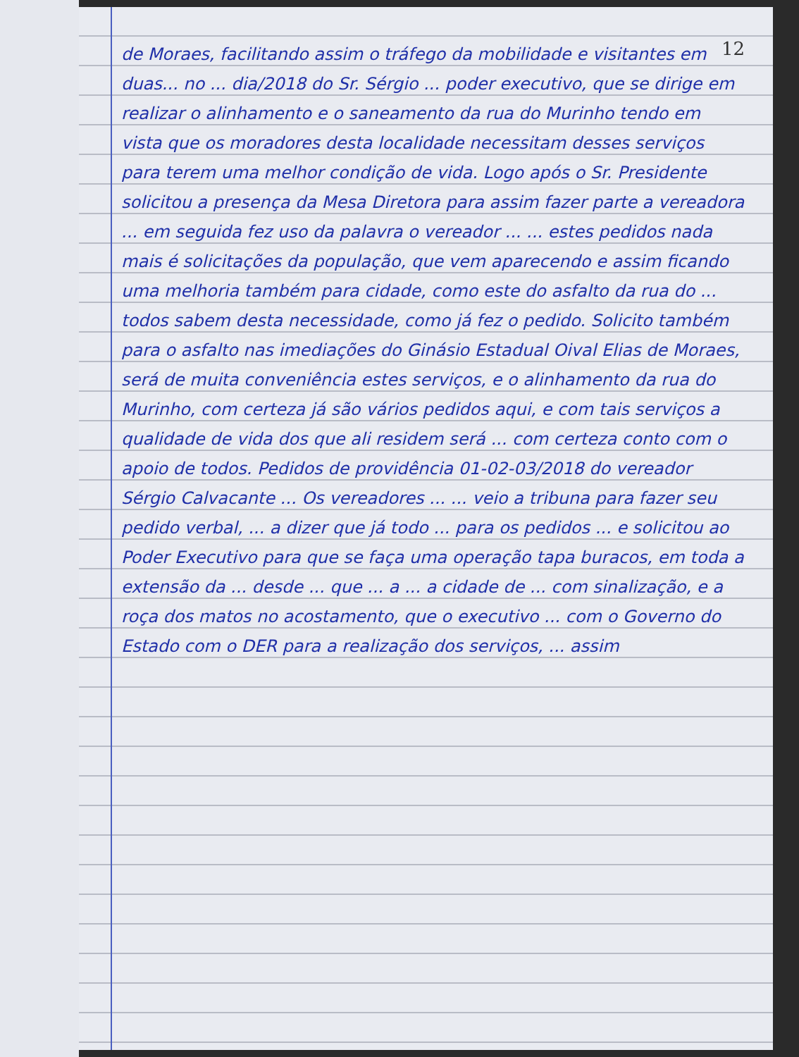12
de Moraes, facilitando assim o tráfego da mobilidade e visitantes em duas... no ... dia/2018 do Sr. Sérgio ... poder executivo, que se dirige em realizar o alinhamento e o saneamento da rua do Murinho tendo em vista que os moradores desta localidade necessitam desses serviços para terem uma melhor condição de vida. Logo após o Sr. Presidente solicitou a presença da Mesa Diretora para assim fazer parte a vereadora ... em seguida fez uso da palavra o vereador ... ... estes pedidos nada mais é solicitações da população, que vem aparecendo e assim ficando uma melhoria também para cidade, como este do asfalto da rua do ... todos sabem desta necessidade, como já fez o pedido. Solicito também para o asfalto nas imediações do Ginásio Estadual Oival Elias de Moraes, será de muita conveniência estes serviços, e o alinhamento da rua do Murinho, com certeza já são vários pedidos aqui, e com tais serviços a qualidade de vida dos que ali residem será ... com certeza conto com o apoio de todos. Pedidos de providência 01-02-03/2018 do vereador Sérgio Calvacante ... Os vereadores ... ... veio a tribuna para fazer seu pedido verbal, ... a dizer que já todo ... para os pedidos ... e solicitou ao Poder Executivo para que se faça uma operação tapa buracos, em toda a extensão da ... desde ... que ... a ... a cidade de ... com sinalização, e a roça dos matos no acostamento, que o executivo ... com o Governo do Estado com o DER para a realização dos serviços, ... assim